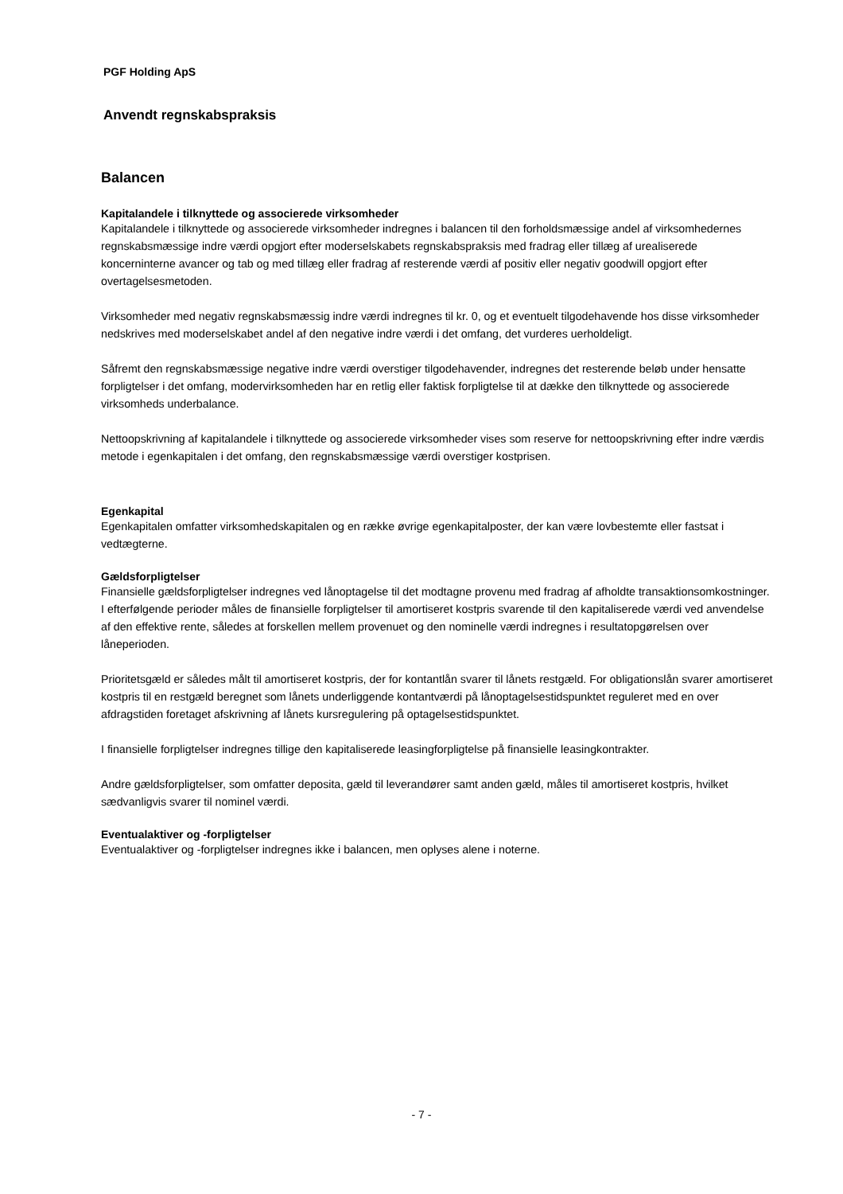PGF Holding ApS
Anvendt regnskabspraksis
Balancen
Kapitalandele i tilknyttede og associerede virksomheder
Kapitalandele i tilknyttede og associerede virksomheder indregnes i balancen til den forholdsmæssige andel af virksomhedernes regnskabsmæssige indre værdi opgjort efter moderselskabets regnskabspraksis med fradrag eller tillæg af urealiserede koncerninterne avancer og tab og med tillæg eller fradrag af resterende værdi af positiv eller negativ goodwill opgjort efter overtagelsesmetoden.
Virksomheder med negativ regnskabsmæssig indre værdi indregnes til kr. 0, og et eventuelt tilgodehavende hos disse virksomheder nedskrives med moderselskabet andel af den negative indre værdi i det omfang, det vurderes uerholdeligt.
Såfremt den regnskabsmæssige negative indre værdi overstiger tilgodehavender, indregnes det resterende beløb under hensatte forpligtelser i det omfang, modervirksomheden har en retlig eller faktisk forpligtelse til at dække den tilknyttede og associerede virksomheds underbalance.
Nettoopskrivning af kapitalandele i tilknyttede og associerede virksomheder vises som reserve for nettoopskrivning efter indre værdis metode i egenkapitalen i det omfang, den regnskabsmæssige værdi overstiger kostprisen.
Egenkapital
Egenkapitalen omfatter virksomhedskapitalen og en række øvrige egenkapitalposter, der kan være lovbestemte eller fastsat i vedtægterne.
Gældsforpligtelser
Finansielle gældsforpligtelser indregnes ved lånoptagelse til det modtagne provenu med fradrag af afholdte transaktionsomkostninger. I efterfølgende perioder måles de finansielle forpligtelser til amortiseret kostpris svarende til den kapitaliserede værdi ved anvendelse af den effektive rente, således at forskellen mellem provenuet og den nominelle værdi indregnes i resultatopgørelsen over låneperioden.
Prioritetsgæld er således målt til amortiseret kostpris, der for kontantlån svarer til lånets restgæld. For obligationslån svarer amortiseret kostpris til en restgæld beregnet som lånets underliggende kontantværdi på lånoptagelsestidspunktet reguleret med en over afdragstiden foretaget afskrivning af lånets kursregulering på optagelsestidspunktet.
I finansielle forpligtelser indregnes tillige den kapitaliserede leasingforpligtelse på finansielle leasingkontrakter.
Andre gældsforpligtelser, som omfatter deposita, gæld til leverandører samt anden gæld, måles til amortiseret kostpris, hvilket sædvanligvis svarer til nominel værdi.
Eventualaktiver og -forpligtelser
Eventualaktiver og -forpligtelser indregnes ikke i balancen, men oplyses alene i noterne.
- 7 -